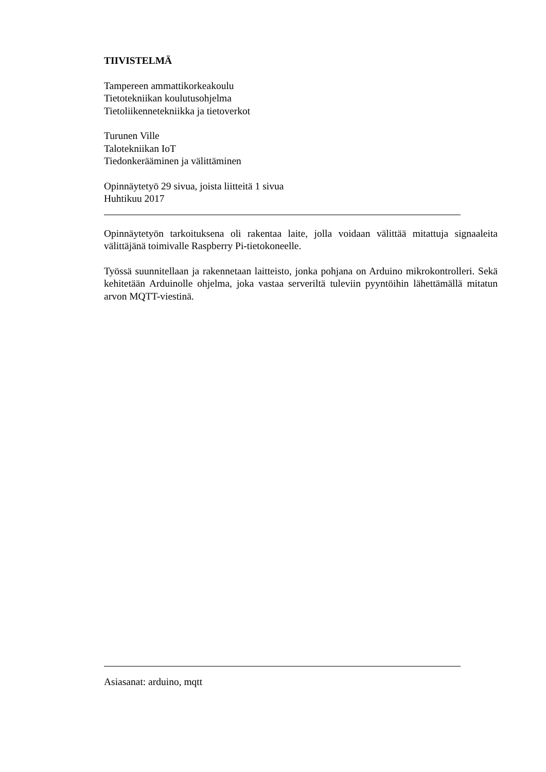TIIVISTELMÄ
Tampereen ammattikorkeakoulu
Tietotekniikan koulutusohjelma
Tietoliikennetekniikka ja tietoverkot
Turunen Ville
Talotekniikan IoT
Tiedonkerääminen ja välittäminen
Opinnäytetyö 29 sivua, joista liitteitä 1 sivua
Huhtikuu 2017
Opinnäytetyön tarkoituksena oli rakentaa laite, jolla voidaan välittää mitattuja signaaleita välittäjänä toimivalle Raspberry Pi-tietokoneelle.
Työssä suunnitellaan ja rakennetaan laitteisto, jonka pohjana on Arduino mikrokontrol­leri. Sekä kehitetään Arduinolle ohjelma, joka vastaa serveriltä tuleviin pyyntöihin lähet­tämällä mitatun arvon MQTT-viestinä.
Asiasanat: arduino, mqtt